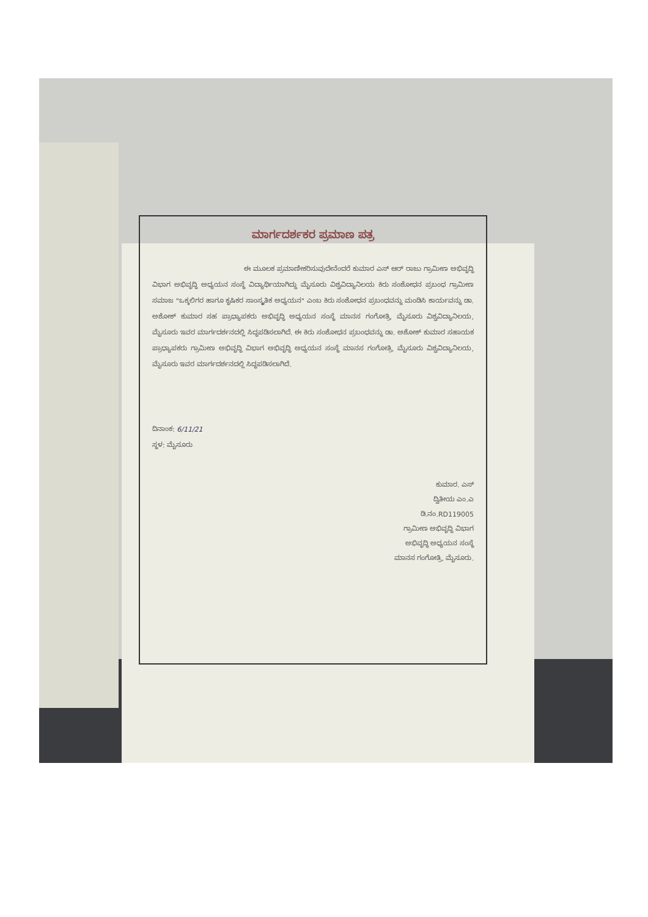ಮಾರ್ಗದರ್ಶಕರ ಪ್ರಮಾಣ ಪತ್ರ
ಈ ಮೂಲಕ ಪ್ರಮಾಣೀಕರಿಸುವುದೇನೆಂದರೆ ಕುಮಾರ ಎಸ್ ಆರ್ ರಾಜು ಗ್ರಾಮೀಣ ಅಭಿವೃದ್ಧಿ ವಿಭಾಗ ಅಭಿವೃದ್ಧಿ ಅಧ್ಯಯನ ಸಂಸ್ಥೆ ವಿದ್ಯಾರ್ಥಿಯಾಗಿದ್ದು ಮೈಸೂರು ವಿಶ್ವವಿದ್ಯಾನಿಲಯ ಕಿರು ಸಂಶೋಧನ ಪ್ರಬಂಧ ಗ್ರಾಮೀಣ ಸಮಾಜ "ಒಕ್ಕಲಿಗರ ಹಾಗೂ ಕೃಷಿಕರ ಸಾಂಸ್ಕೃತಿಕ ಅಧ್ಯಯನ" ಎಂಬ ಕಿರು ಸಂಶೋಧನ ಪ್ರಬಂಧವನ್ನು ಮಂಡಿಸಿ ಕಾರ್ಯವನ್ನು ಡಾ. ಅಶೋಕ್ ಕುಮಾರ ಸಹ ಪ್ರಾಧ್ಯಾಪಕರು ಅಭಿವೃದ್ಧಿ ಅಧ್ಯಯನ ಸಂಸ್ಥೆ ಮಾನಸ ಗಂಗೋತ್ರಿ, ಮೈಸೂರು ವಿಶ್ವವಿದ್ಯಾನಿಲಯ, ಮೈಸೂರು ಇವರ ಮಾರ್ಗದರ್ಶನದಲ್ಲಿ ಸಿದ್ಧಪಡಿಸಲಾಗಿದೆ. ಈ ಕಿರು ಸಂಶೋಧನ ಪ್ರಬಂಧವನ್ನು ಡಾ. ಅಶೋಕ್ ಕುಮಾರ ಸಹಾಯಕ ಪ್ರಾಧ್ಯಾಪಕರು ಗ್ರಾಮೀಣ ಅಭಿವೃದ್ಧಿ ವಿಭಾಗ ಅಭಿವೃದ್ಧಿ ಅಧ್ಯಯನ ಸಂಸ್ಥೆ ಮಾನಸ ಗಂಗೋತ್ರಿ, ಮೈಸೂರು ವಿಶ್ವವಿದ್ಯಾನಿಲಯ, ಮೈಸೂರು ಇವರ ಮಾರ್ಗದರ್ಶನದಲ್ಲಿ ಸಿದ್ಧಪಡಿಸಲಾಗಿದೆ.
ದಿನಾಂಕ: 6/11/21
ಸ್ಥಳ: ಮೈಸೂರು
ಕುಮಾರ. ಎಸ್
ದ್ವಿತೀಯ ಎಂ.ಎ
ಡಿ.ನಂ.RD119005
ಗ್ರಾಮೀಣ ಅಭಿವೃದ್ಧಿ ವಿಭಾಗ
ಅಭಿವೃದ್ಧಿ ಅಧ್ಯಯನ ಸಂಸ್ಥೆ
ಮಾನಸ ಗಂಗೋತ್ರಿ, ಮೈಸೂರು.